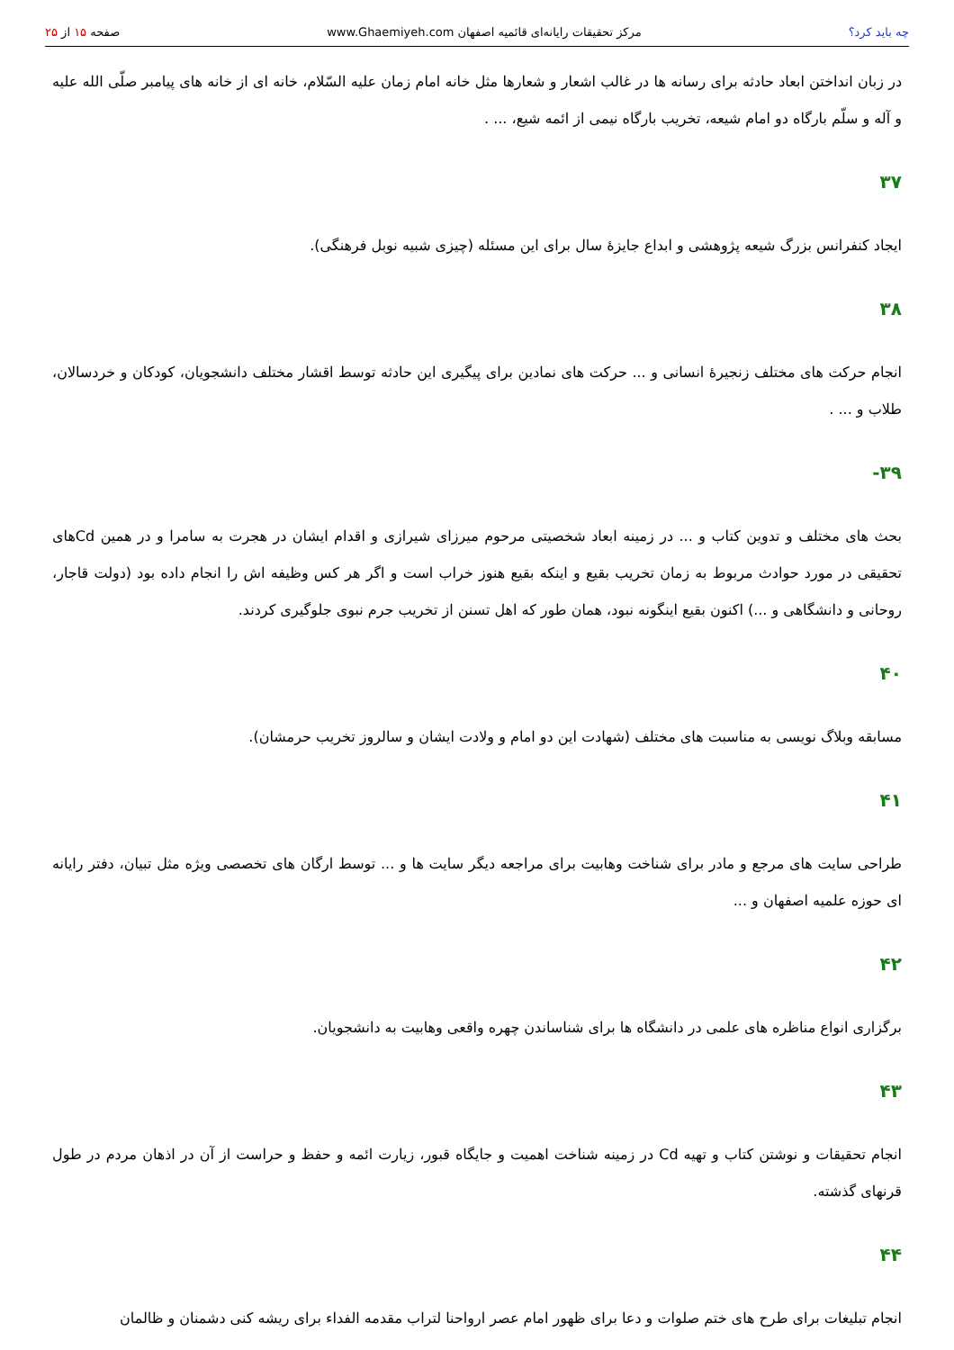چه باید کرد؟ مرکز تحقیقات رایانه‌ای قائمیه اصفهان www.Ghaemiyeh.com
صفحه ۱۵ از ۲۵
در زبان انداختن ابعاد حادثه برای رسانه ها در غالب اشعار و شعارها مثل خانه امام زمان علیه السّلام، خانه ای از خانه های پیامبر صلّی الله علیه و آله و سلّم بارگاه دو امام شیعه، تخریب بارگاه نیمی از ائمه شیع، ... .
۳۷
ایجاد کنفرانس بزرگ شیعه پژوهشی و ابداع جایزهٔ سال برای این مسئله (چیزی شبیه نوبل فرهنگی).
۳۸
انجام حرکت های مختلف زنجیرهٔ انسانی و ... حرکت های نمادین برای پیگیری این حادثه توسط اقشار مختلف دانشجویان، کودکان و خردسالان، طلاب و ... .
۳۹-
بحث های مختلف و تدوین کتاب و ... در زمینه ابعاد شخصیتی مرحوم میرزای شیرازی و اقدام ایشان در هجرت به سامرا و در همین Cdهای تحقیقی در مورد حوادث مربوط به زمان تخریب بقیع و اینکه بقیع هنوز خراب است و اگر هر کس وظیفه اش را انجام داده بود (دولت قاجار، روحانی و دانشگاهی و ...) اکنون بقیع اینگونه نبود، همان طور که اهل تسنن از تخریب جرم نبوی جلوگیری کردند.
۴۰
مسابقه وبلاگ نویسی به مناسبت های مختلف (شهادت این دو امام و ولادت ایشان و سالروز تخریب حرمشان).
۴۱
طراحی سایت های مرجع و مادر برای شناخت وهابیت برای مراجعه دیگر سایت ها و ... توسط ارگان های تخصصی ویژه مثل تبیان، دفتر رایانه ای حوزه علمیه اصفهان و ...
۴۲
برگزاری انواع مناظره های علمی در دانشگاه ها برای شناساندن چهره واقعی وهابیت به دانشجویان.
۴۳
انجام تحقیقات و نوشتن کتاب و تهیه Cd در زمینه شناخت اهمیت و جایگاه قبور، زیارت ائمه و حفظ و حراست از آن در اذهان مردم در طول قرنهای گذشته.
۴۴
انجام تبلیغات برای طرح های ختم صلوات و دعا برای ظهور امام عصر ارواحنا لتراب مقدمه الفداء برای ریشه کنی دشمنان و ظالمان